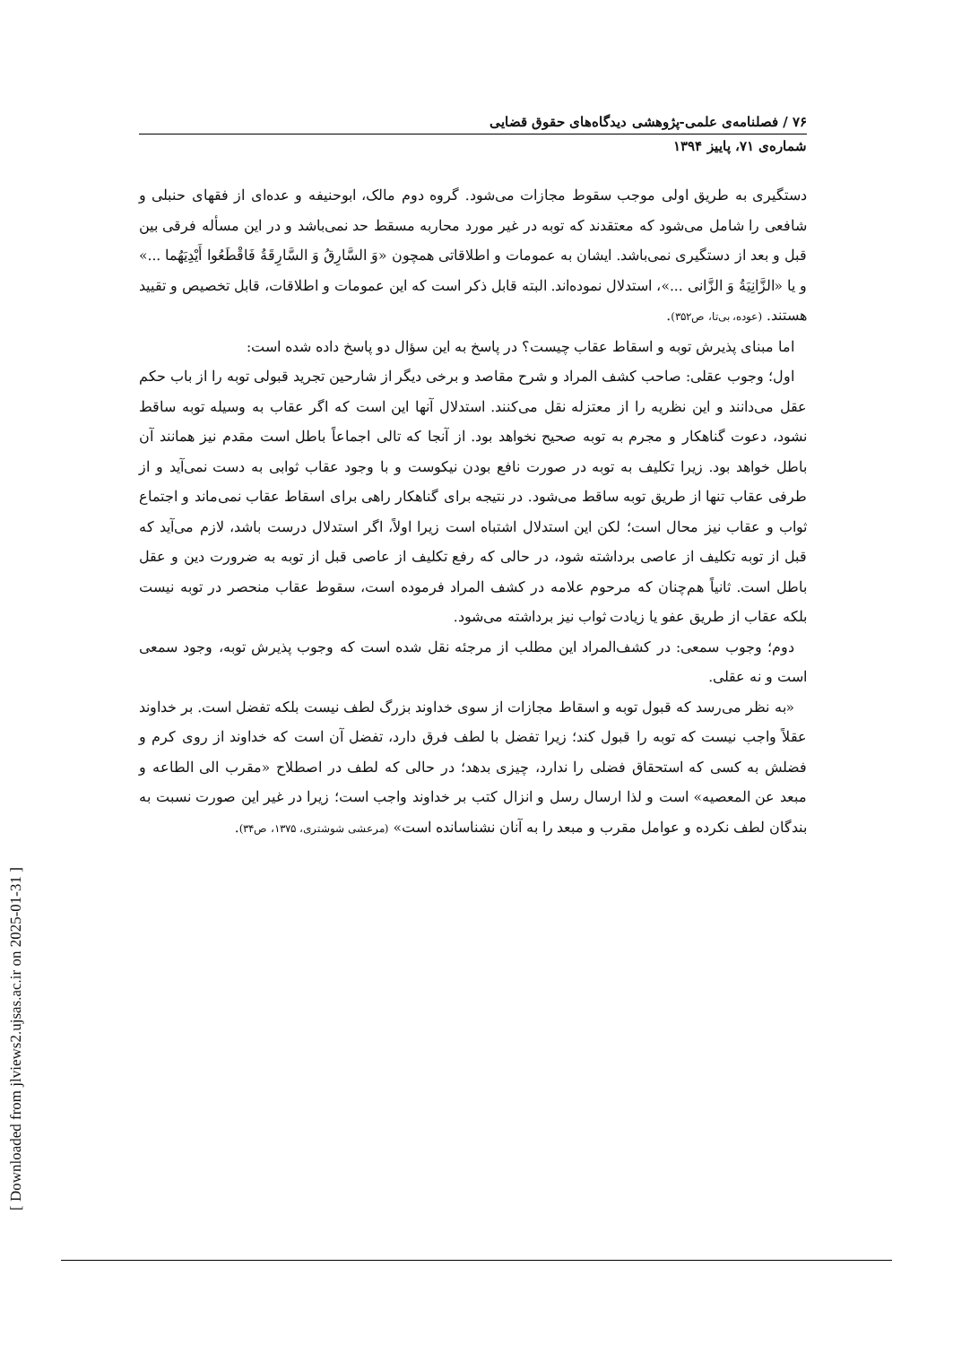۷۶ / فصلنامه‌ی علمی-پژوهشی دیدگاه‌های حقوق قضایی
شماره‌ی ۷۱، پاییز ۱۳۹۴
دستگیری به طریق اولی موجب سقوط مجازات می‌شود. گروه دوم مالک، ابوحنیفه و عده‌ای از فقهای حنبلی و شافعی را شامل می‌شود که معتقدند که توبه در غیر مورد محاربه مسقط حد نمی‌باشد و در این مسأله فرقی بین قبل و بعد از دستگیری نمی‌باشد. ایشان به عمومات و اطلاقاتی همچون «وَ السَّارِقُ وَ السَّارِقَةُ فَاقْطَعُوا أَيْدِيَهُما ...» و یا «الزَّانِيَةُ وَ الزَّانی ...»، استدلال نموده‌اند. البته قابل ذکر است که این عمومات و اطلاقات، قابل تخصیص و تقیید هستند. (عوده، بی‌تا، ص۳۵۲).
اما مبنای پذیرش توبه و اسقاط عقاب چیست؟ در پاسخ به این سؤال دو پاسخ داده شده است:
اول؛ وجوب عقلی: صاحب کشف المراد و شرح مقاصد و برخی دیگر از شارحین تجرید قبولی توبه را از باب حکم عقل می‌دانند و این نظریه را از معتزله نقل می‌کنند. استدلال آنها این است که اگر عقاب به وسیله توبه ساقط نشود، دعوت گناهکار و مجرم به توبه صحیح نخواهد بود. از آنجا که تالی اجماعاً باطل است مقدم نیز همانند آن باطل خواهد بود. زیرا تکلیف به توبه در صورت نافع بودن نیکوست و با وجود عقاب ثوابی به دست نمی‌آید و از طرفی عقاب تنها از طریق توبه ساقط می‌شود. در نتیجه برای گناهکار راهی برای اسقاط عقاب نمی‌ماند و اجتماع ثواب و عقاب نیز محال است؛ لکن این استدلال اشتباه است زیرا اولاً، اگر استدلال درست باشد، لازم می‌آید که قبل از توبه تکلیف از عاصی برداشته شود، در حالی که رفع تکلیف از عاصی قبل از توبه به ضرورت دین و عقل باطل است. ثانیاً هم‌چنان که مرحوم علامه در کشف المراد فرموده است، سقوط عقاب منحصر در توبه نیست بلکه عقاب از طریق عفو یا زیادت ثواب نیز برداشته می‌شود.
دوم؛ وجوب سمعی: در کشف‌المراد این مطلب از مرجئه نقل شده است که وجوب پذیرش توبه، وجود سمعی است و نه عقلی.
«به نظر می‌رسد که قبول توبه و اسقاط مجازات از سوی خداوند بزرگ لطف نیست بلکه تفضل است. بر خداوند عقلاً واجب نیست که توبه را قبول کند؛ زیرا تفضل با لطف فرق دارد، تفضل آن است که خداوند از روی کرم و فضلش به کسی که استحقاق فضلی را ندارد، چیزی بدهد؛ در حالی که لطف در اصطلاح «مقرب الی الطاعه و مبعد عن المعصیه» است و لذا ارسال رسل و انزال کتب بر خداوند واجب است؛ زیرا در غیر این صورت نسبت به بندگان لطف نکرده و عوامل مقرب و مبعد را به آنان نشناسانده است» (مرعشی شوشتری، ۱۳۷۵، ص۳۴).
[ Downloaded from jlviews2.ujsas.ac.ir on 2025-01-31 ]